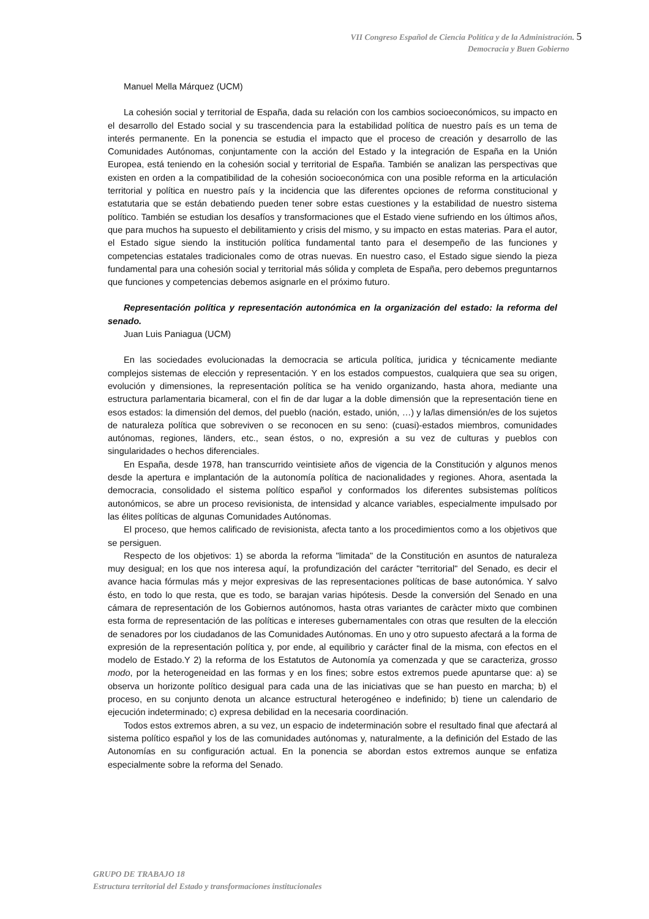VII Congreso Español de Ciencia Política y de la Administración. 5
Democracia y Buen Gobierno
Manuel Mella Márquez (UCM)
La cohesión social y territorial de España, dada su relación con los cambios socioeconómicos, su impacto en el desarrollo del Estado social y su trascendencia para la estabilidad política de nuestro país es un tema de interés permanente. En la ponencia se estudia el impacto que el proceso de creación y desarrollo de las Comunidades Autónomas, conjuntamente con la acción del Estado y la integración de España en la Unión Europea, está teniendo en la cohesión social y territorial de España. También se analizan las perspectivas que existen en orden a la compatibilidad de la cohesión socioeconómica con una posible reforma en la articulación territorial y política en nuestro país y la incidencia que las diferentes opciones de reforma constitucional y estatutaria que se están debatiendo pueden tener sobre estas cuestiones y la estabilidad de nuestro sistema político. También se estudian los desafíos y transformaciones que el Estado viene sufriendo en los últimos años, que para muchos ha supuesto el debilitamiento y crisis del mismo, y su impacto en estas materias. Para el autor, el Estado sigue siendo la institución política fundamental tanto para el desempeño de las funciones y competencias estatales tradicionales como de otras nuevas. En nuestro caso, el Estado sigue siendo la pieza fundamental para una cohesión social y territorial más sólida y completa de España, pero debemos preguntarnos que funciones y competencias debemos asignarle en el próximo futuro.
Representación política y representación autonómica en la organización del estado: la reforma del senado.
Juan Luis Paniagua (UCM)
En las sociedades evolucionadas la democracia se articula política, juridica y técnicamente mediante complejos sistemas de elección y representación. Y en los estados compuestos, cualquiera que sea su origen, evolución y dimensiones, la representación política se ha venido organizando, hasta ahora, mediante una estructura parlamentaria bicameral, con el fin de dar lugar a la doble dimensión que la representación tiene en esos estados: la dimensión del demos, del pueblo (nación, estado, unión, …) y la/las dimensión/es de los sujetos de naturaleza política que sobreviven o se reconocen en su seno: (cuasi)-estados miembros, comunidades autónomas, regiones, länders, etc., sean éstos, o no, expresión a su vez de culturas y pueblos con singularidades o hechos diferenciales.
En España, desde 1978, han transcurrido veintisiete años de vigencia de la Constitución y algunos menos desde la apertura e implantación de la autonomía política de nacionalidades y regiones. Ahora, asentada la democracia, consolidado el sistema político español y conformados los diferentes subsistemas políticos autonómicos, se abre un proceso revisionista, de intensidad y alcance variables, especialmente impulsado por las élites políticas de algunas Comunidades Autónomas.
El proceso, que hemos calificado de revisionista, afecta tanto a los procedimientos como a los objetivos que se persiguen.
Respecto de los objetivos: 1) se aborda la reforma "limitada" de la Constitución en asuntos de naturaleza muy desigual; en los que nos interesa aquí, la profundización del carácter "territorial" del Senado, es decir el avance hacia fórmulas más y mejor expresivas de las representaciones políticas de base autonómica. Y salvo ésto, en todo lo que resta, que es todo, se barajan varias hipótesis. Desde la conversión del Senado en una cámara de representación de los Gobiernos autónomos, hasta otras variantes de caràcter mixto que combinen esta forma de representación de las políticas e intereses gubernamentales con otras que resulten de la elección de senadores por los ciudadanos de las Comunidades Autónomas. En uno y otro supuesto afectará a la forma de expresión de la representación política y, por ende, al equilibrio y carácter final de la misma, con efectos en el modelo de Estado.Y 2) la reforma de los Estatutos de Autonomía ya comenzada y que se caracteriza, grosso modo, por la heterogeneidad en las formas y en los fines; sobre estos extremos puede apuntarse que: a) se observa un horizonte político desigual para cada una de las iniciativas que se han puesto en marcha; b) el proceso, en su conjunto denota un alcance estructural heterogéneo e indefinido; b) tiene un calendario de ejecución indeterminado; c) expresa debilidad en la necesaria coordinación.
Todos estos extremos abren, a su vez, un espacio de indeterminación sobre el resultado final que afectará al sistema político español y los de las comunidades autónomas y, naturalmente, a la definición del Estado de las Autonomías en su configuración actual. En la ponencia se abordan estos extremos aunque se enfatiza especialmente sobre la reforma del Senado.
GRUPO DE TRABAJO 18
Estructura territorial del Estado y transformaciones institucionales